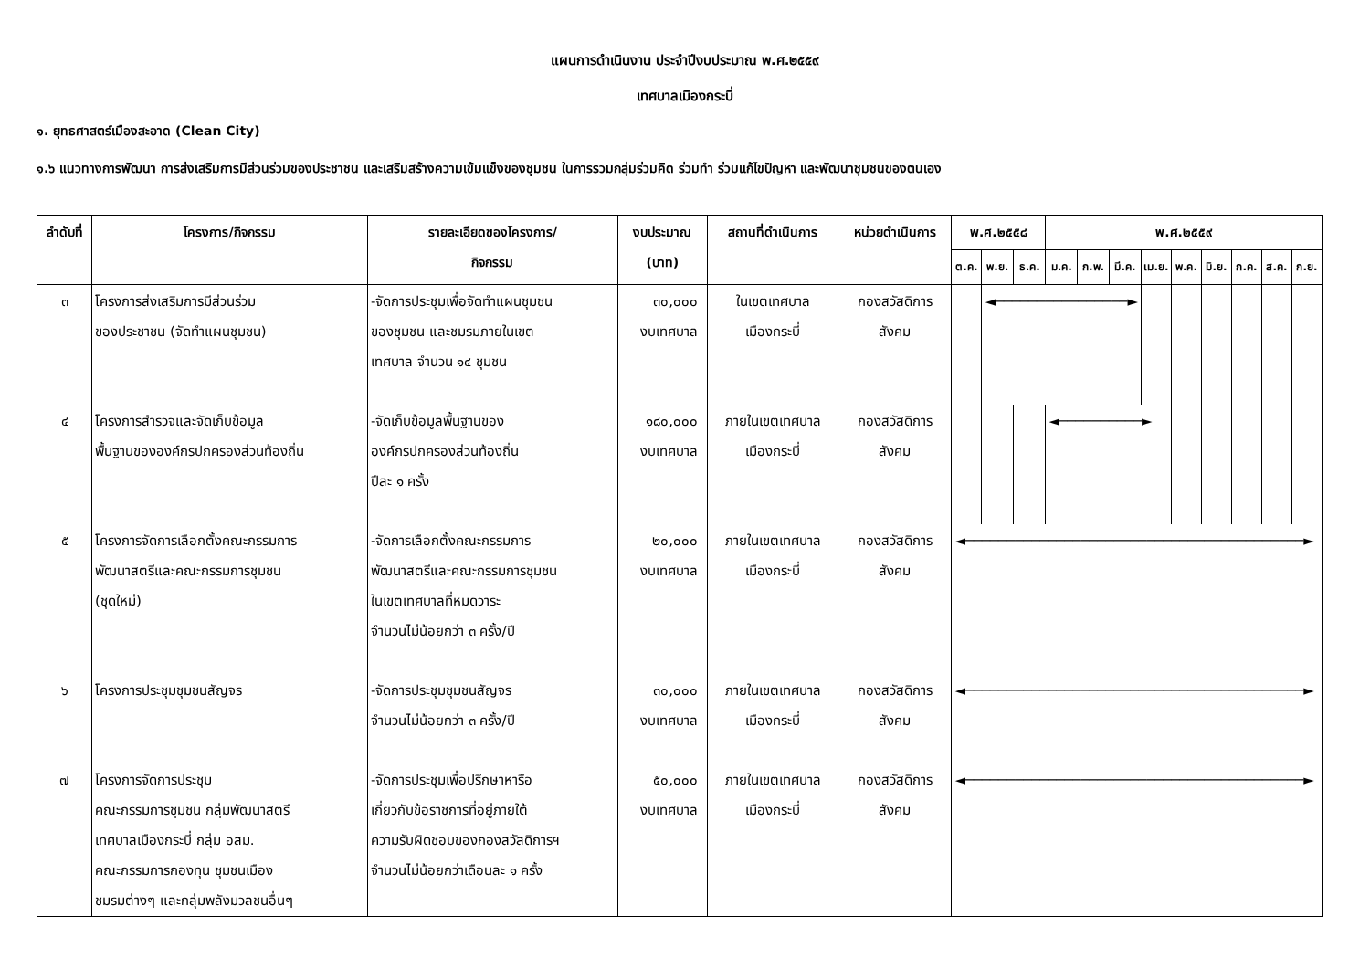แผนการดำเนินงาน ประจำปีงบประมาณ พ.ศ.๒๕๕๙
เทศบาลเมืองกระบี่
๑. ยุทธศาสตร์เมืองสะอาด (Clean City)
๑.๖ แนวทางการพัฒนา การส่งเสริมการมีส่วนร่วมของประชาชน และเสริมสร้างความเข้มแข็งของชุมชน ในการรวมกลุ่มร่วมคิด ร่วมทำ ร่วมแก้ไขปัญหา และพัฒนาชุมชนของตนเอง
| ลำดับที่ | โครงการ/กิจกรรม | รายละเอียดของโครงการ/ กิจกรรม | งบประมาณ (บาท) | สถานที่ดำเนินการ | หน่วยดำเนินการ | พ.ศ.๒๕๕๘ | | | พ.ศ.๒๕๕๙ | | | | | | | | |
| --- | --- | --- | --- | --- | --- | --- | --- | --- | --- | --- | --- | --- | --- | --- | --- | --- | --- |
| | | | | | | ต.ค. | พ.ย. | ธ.ค. | ม.ค. | ก.พ. | มี.ค. | เม.ย. | พ.ค. | มิ.ย. | ก.ค. | ส.ค. | ก.ย. |
| ๓ | โครงการส่งเสริมการมีส่วนร่วม ของประชาชน (จัดทำแผนชุมชน) | -จัดการประชุมเพื่อจัดทำแผนชุมชน ของชุมชน และชมรมภายในเขต เทศบาล จำนวน ๑๔ ชุมชน | ๓๐,๐๐๐ งบเทศบาล | ในเขตเทศบาล เมืองกระบี่ | กองสวัสดิการ สังคม | | ◄────────────────► | | | | | | | | | | |
| ๔ | โครงการสำรวจและจัดเก็บข้อมูล พื้นฐานขององค์กรปกครองส่วนท้องถิ่น | -จัดเก็บข้อมูลพื้นฐานของ องค์กรปกครองส่วนท้องถิ่น ปีละ ๑ ครั้ง | ๑๘๐,๐๐๐ งบเทศบาล | ภายในเขตเทศบาล เมืองกระบี่ | กองสวัสดิการ สังคม | | | | ◄──────────► | | | | | | | | |
| ๕ | โครงการจัดการเลือกตั้งคณะกรรมการ พัฒนาสตรีและคณะกรรมการชุมชน (ชุดใหม่) | -จัดการเลือกตั้งคณะกรรมการ พัฒนาสตรีและคณะกรรมการชุมชน ในเขตเทศบาลที่หมดวาระ จำนวนไม่น้อยกว่า ๓ ครั้ง/ปี | ๒๐,๐๐๐ งบเทศบาล | ภายในเขตเทศบาล เมืองกระบี่ | กองสวัสดิการ สังคม | ◄─────────────────────────────────────────► | | | | | | | | | | | |
| ๖ | โครงการประชุมชุมชนสัญจร | -จัดการประชุมชุมชนสัญจร จำนวนไม่น้อยกว่า ๓ ครั้ง/ปี | ๓๐,๐๐๐ งบเทศบาล | ภายในเขตเทศบาล เมืองกระบี่ | กองสวัสดิการ สังคม | ◄─────────────────────────────────────────► | | | | | | | | | | | |
| ๗ | โครงการจัดการประชุม คณะกรรมการชุมชน กลุ่มพัฒนาสตรี เทศบาลเมืองกระบี่ กลุ่ม อสม. คณะกรรมการกองทุน ชุมชนเมือง ชมรมต่างๆ และกลุ่มพลังมวลชนอื่นๆ | -จัดการประชุมเพื่อปรึกษาหารือ เกี่ยวกับข้อราชการที่อยู่ภายใต้ ความรับผิดชอบของกองสวัสดิการฯ จำนวนไม่น้อยกว่าเดือนละ ๑ ครั้ง | ๕๐,๐๐๐ งบเทศบาล | ภายในเขตเทศบาล เมืองกระบี่ | กองสวัสดิการ สังคม | ◄─────────────────────────────────────────► | | | | | | | | | | | |